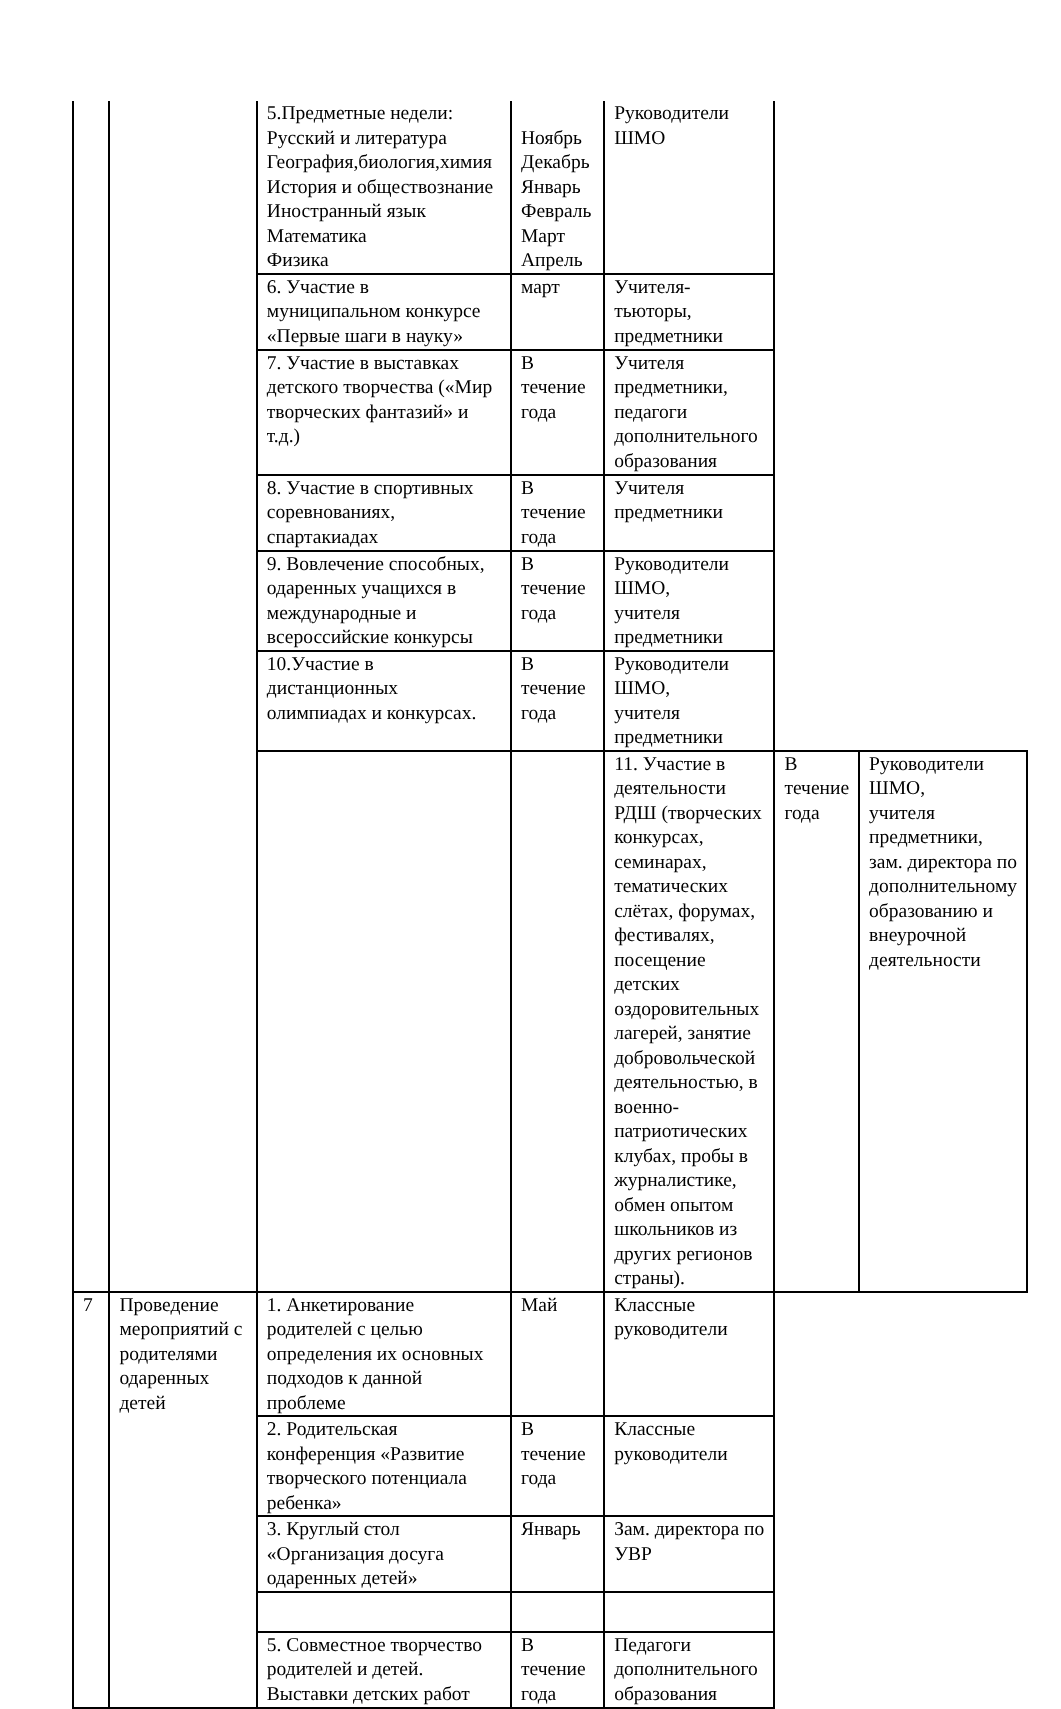| | | 5.Предметные недели: Русский и литература География,биология,химия История и обществознание Иностранный язык Математика Физика | Ноябрь Декабрь Январь Февраль Март Апрель | Руководители ШМО | | |
| | | 6. Участие в муниципальном конкурсе «Первые шаги в науку» | март | Учителя-тьюторы, предметники | | |
| | | 7. Участие в выставках детского творчества («Мир творческих фантазий» и т.д.) | В течение года | Учителя предметники, педагоги дополнительного образования | | |
| | | 8. Участие в спортивных соревнованиях, спартакиадах | В течение года | Учителя предметники | | |
| | | 9. Вовлечение способных, одаренных учащихся в международные и всероссийские конкурсы | В течение года | Руководители ШМО, учителя предметники | | |
| | | 10.Участие в дистанционных олимпиадах и конкурсах. | В течение года | Руководители ШМО, учителя предметники | | |
| | | | | 11. Участие в деятельности РДШ (творческих конкурсах, семинарах, тематических слётах, форумах, фестивалях, посещение детских оздоровительных лагерей, занятие добровольческой деятельностью, в военно-патриотических клубах, пробы в журналистике, обмен опытом школьников из других регионов страны). | В течение года | Руководители ШМО, учителя предметники, зам. директора по дополнительному образованию и внеурочной деятельности |
| 7 | Проведение мероприятий с родителями одаренных детей | 1. Анкетирование родителей с целью определения их основных подходов к данной проблеме | Май | Классные руководители | | |
| | | 2. Родительская конференция «Развитие творческого потенциала ребенка» | В течение года | Классные руководители | | |
| | | 3. Круглый стол «Организация досуга одаренных детей» | Январь | Зам. директора по УВР | | |
| | | 5. Совместное творчество родителей и детей. Выставки детских работ | В течение года | Педагоги дополнительного образования | | |